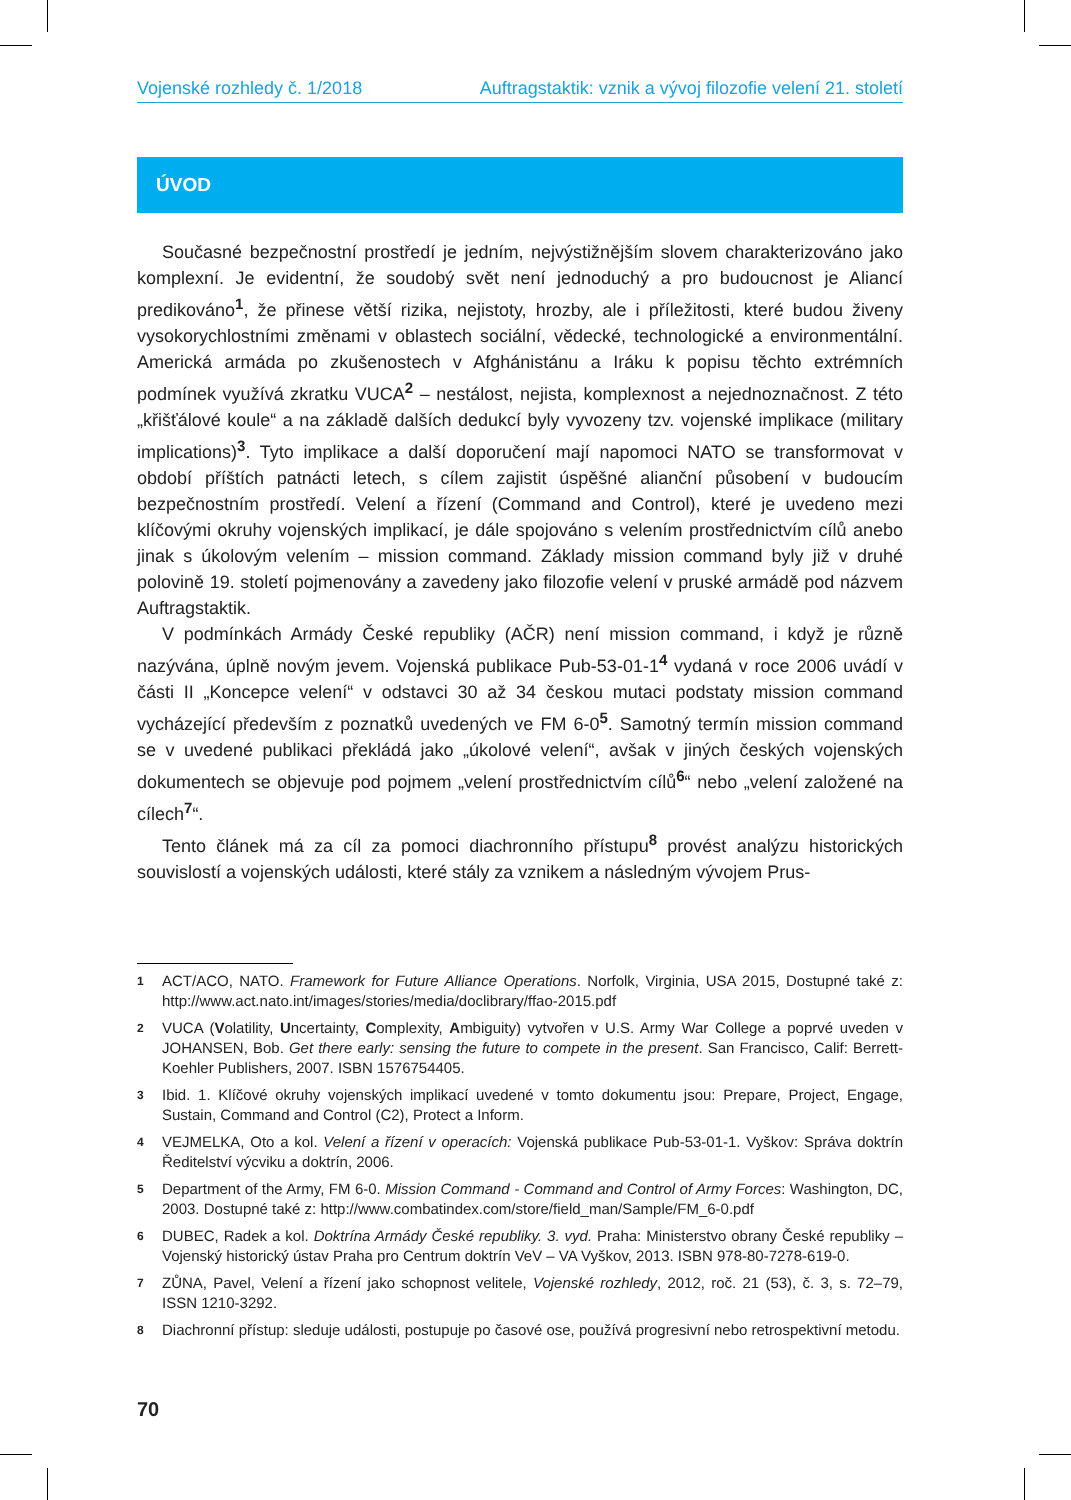Vojenské rozhledy č. 1/2018 Auftragstaktik: vznik a vývoj filozofie velení 21. století
ÚVOD
Současné bezpečnostní prostředí je jedním, nejvýstižnějším slovem charakterizováno jako komplexní. Je evidentní, že soudobý svět není jednoduchý a pro budoucnost je Aliancí predikováno<sup>1</sup>, že přinese větší rizika, nejistoty, hrozby, ale i příležitosti, které budou živeny vysokorychlostními změnami v oblastech sociální, vědecké, technologické a environmentální. Americká armáda po zkušenostech v Afghánistánu a Iráku k popisu těchto extrémních podmínek využívá zkratku VUCA<sup>2</sup> – nestálost, nejista, komplexnost a nejednoznačnost. Z této „křišťálové koule“ a na základě dalších dedukcí byly vyvozeny tzv. vojenské implikace (military implications)<sup>3</sup>. Tyto implikace a další doporučení mají napomoci NATO se transformovat v období příštích patnácti letech, s cílem zajistit úspěšné alianční působení v budoucím bezpečnostním prostředí. Velení a řízení (Command and Control), které je uvedeno mezi klíčovými okruhy vojenských implikací, je dále spojováno s velením prostřednictvím cílů anebo jinak s úkolovým velením – mission command. Základy mission command byly již v druhé polovině 19. století pojmenovány a zavedeny jako filozofie velení v pruské armádě pod názvem Auftragstaktik.
V podmínkách Armády České republiky (AČR) není mission command, i když je různě nazývána, úplně novým jevem. Vojenská publikace Pub-53-01-1<sup>4</sup> vydaná v roce 2006 uvádí v části II „Koncepce velení“ v odstavci 30 až 34 českou mutaci podstaty mission command vycházející především z poznatků uvedených ve FM 6-0<sup>5</sup>. Samotný termín mission command se v uvedené publikaci překládá jako „úkolové velení“, avšak v jiných českých vojenských dokumentech se objevuje pod pojmem „velení prostřednictvím cílů<sup>6</sup>“ nebo „velení založené na cílech<sup>7</sup>“.
Tento článek má za cíl za pomoci diachronního přístupu<sup>8</sup> provést analýzu historických souvislostí a vojenských události, které stály za vznikem a následným vývojem Prus-
1
ACT/ACO, NATO. Framework for Future Alliance Operations. Norfolk, Virginia, USA 2015, Dostupné také z: http://www.act.nato.int/images/stories/media/doclibrary/ffao-2015.pdf
2
VUCA (Volatility, Uncertainty, Complexity, Ambiguity) vytvořen v U.S. Army War College a poprvé uveden v JOHANSEN, Bob. Get there early: sensing the future to compete in the present. San Francisco, Calif: Berrett-Koehler Publishers, 2007. ISBN 1576754405.
3
Ibid. 1. Klíčové okruhy vojenských implikací uvedené v tomto dokumentu jsou: Prepare, Project, Engage, Sustain, Command and Control (C2), Protect a Inform.
4
VEJMELKA, Oto a kol. Velení a řízení v operacích: Vojenská publikace Pub-53-01-1. Vyškov: Správa doktrín Ředitelství výcviku a doktrín, 2006.
5
Department of the Army, FM 6-0. Mission Command - Command and Control of Army Forces: Washington, DC, 2003. Dostupné také z: http://www.combatindex.com/store/field_man/Sample/FM_6-0.pdf
6
DUBEC, Radek a kol. Doktrína Armády České republiky. 3. vyd. Praha: Ministerstvo obrany České republiky – Vojenský historický ústav Praha pro Centrum doktrín VeV – VA Vyškov, 2013. ISBN 978-80-7278-619-0.
7
ZŮNA, Pavel, Velení a řízení jako schopnost velitele, Vojenské rozhledy, 2012, roč. 21 (53), č. 3, s. 72–79, ISSN 1210-3292.
8
Diachronní přístup: sleduje události, postupuje po časové ose, používá progresivní nebo retrospektivní metodu.
70